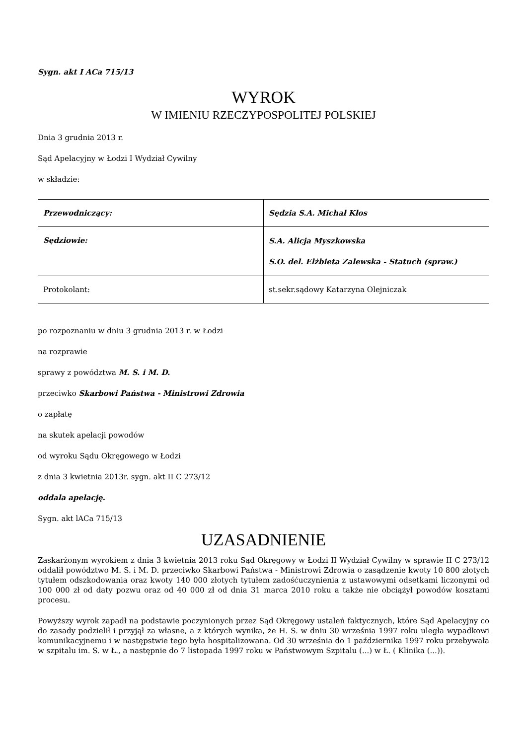Sygn. akt I ACa 715/13
WYROK
W IMIENIU RZECZYPOSPOLITEJ POLSKIEJ
Dnia 3 grudnia 2013 r.
Sąd Apelacyjny w Łodzi I Wydział Cywilny
w składzie:
| Przewodniczący: | Sędzia S.A. Michał Kłos |
| Sędziowie: | S.A. Alicja Myszkowska S.O. del. Elżbieta Zalewska - Statuch (spraw.) |
| Protokolant: | st.sekr.sądowy Katarzyna Olejniczak |
po rozpoznaniu w dniu 3 grudnia 2013 r. w Łodzi
na rozprawie
sprawy z powództwa M. S. i M. D.
przeciwko Skarbowi Państwa - Ministrowi Zdrowia
o zapłatę
na skutek apelacji powodów
od wyroku Sądu Okręgowego w Łodzi
z dnia 3 kwietnia 2013r. sygn. akt II C 273/12
oddala apelację.
Sygn. akt lACa 715/13
UZASADNIENIE
Zaskarżonym wyrokiem z dnia 3 kwietnia 2013 roku Sąd Okręgowy w Łodzi II Wydział Cywilny w sprawie II C 273/12 oddalił powództwo M. S. i M. D. przeciwko Skarbowi Państwa - Ministrowi Zdrowia o zasądzenie kwoty 10 800 złotych tytułem odszkodowania oraz kwoty 140 000 złotych tytułem zadośćuczynienia z ustawowymi odsetkami liczonymi od 100 000 zł od daty pozwu oraz od 40 000 zł od dnia 31 marca 2010 roku a także nie obciążył powodów kosztami procesu.
Powyższy wyrok zapadł na podstawie poczynionych przez Sąd Okręgowy ustaleń faktycznych, które Sąd Apelacyjny co do zasady podzielił i przyjął za własne, a z których wynika, że H. S. w dniu 30 września 1997 roku uległa wypadkowi komunikacyjnemu i w następstwie tego była hospitalizowana. Od 30 września do 1 października 1997 roku przebywała w szpitalu im. S. w Ł., a następnie do 7 listopada 1997 roku w Państwowym Szpitalu (...) w Ł. ( Klinika (...)).